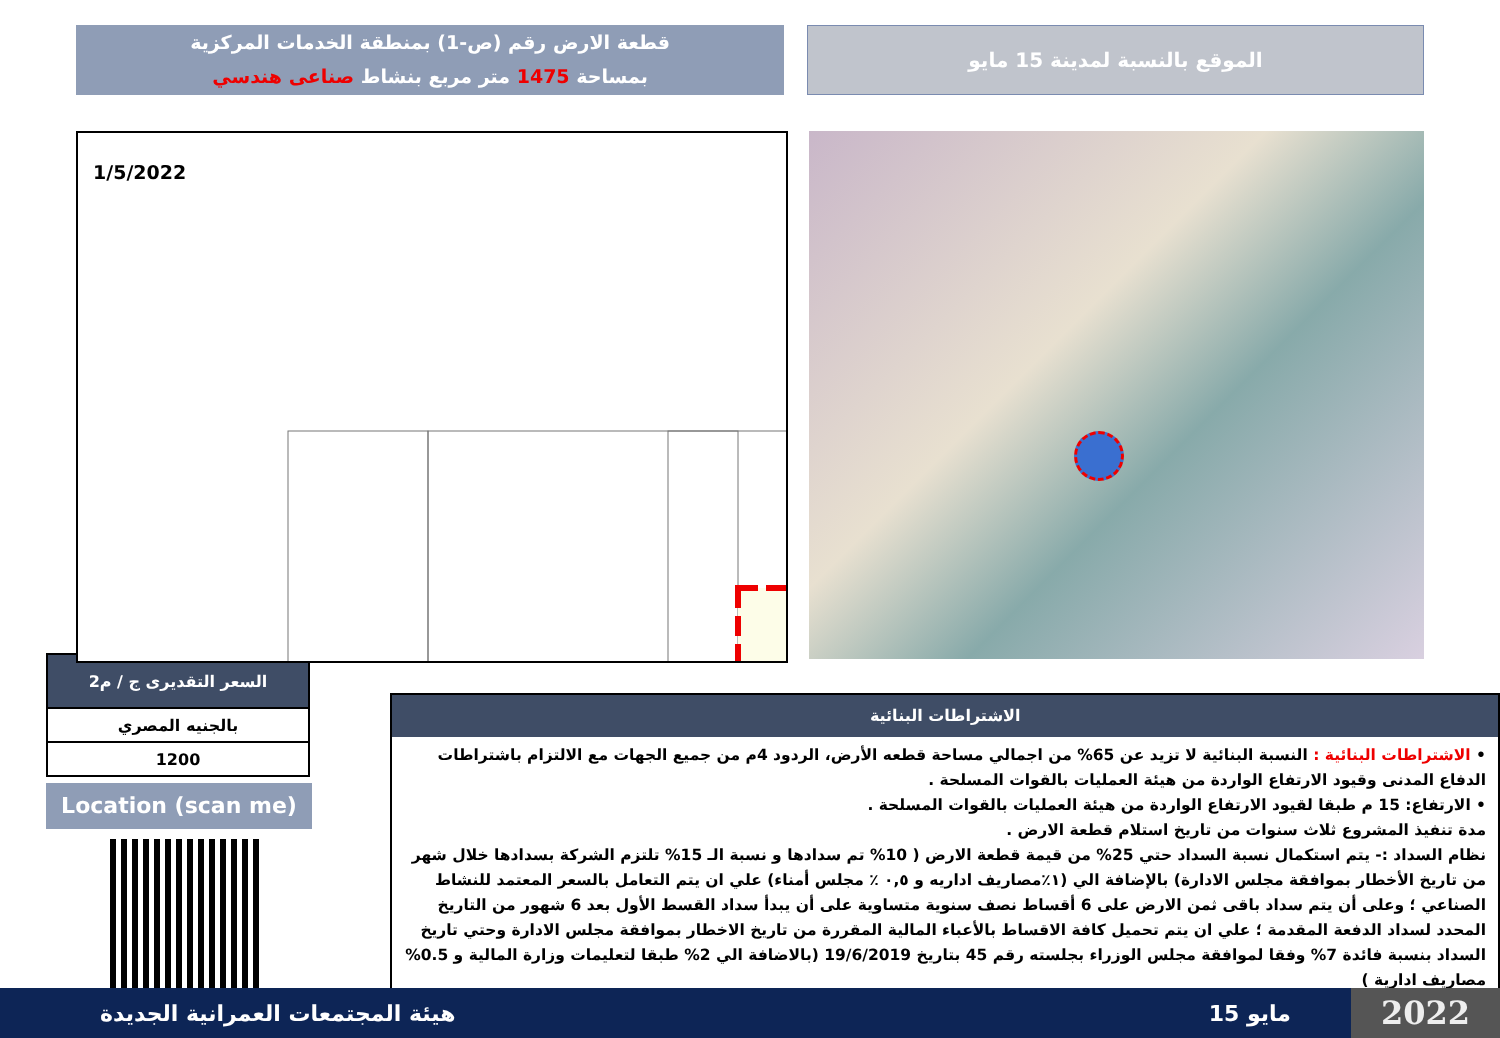الموقع بالنسبة لمدينة 15 مايو
قطعة الارض رقم (ص-1) بمنطقة الخدمات المركزية
بمساحة 1475 متر مربع بنشاط صناعى هندسي
1/5/2022
| السعر التقديرى ج / م2 |
| --- |
| بالجنيه المصري |
| 1200 |
Location (scan me)
الاشتراطات البنائية
• الاشتراطات البنائية : النسبة البنائية لا تزيد عن 65% من اجمالي مساحة قطعه الأرض، الردود 4م من جميع الجهات مع الالتزام باشتراطات الدفاع المدنى وقيود الارتفاع الواردة من هيئة العمليات بالقوات المسلحة .
• الارتفاع: 15 م طبقا لقيود الارتفاع الواردة من هيئة العمليات بالقوات المسلحة .
مدة تنفيذ المشروع ثلاث سنوات من تاريخ استلام قطعة الارض .
نظام السداد :- يتم استكمال نسبة السداد حتي 25% من قيمة قطعة الارض ( 10% تم سدادها و نسبة الـ 15% تلتزم الشركة بسدادها خلال شهر من تاريخ الأخطار بموافقة مجلس الادارة) بالإضافة الي (١٪مصاريف اداريه و ٠,٥ ٪ مجلس أمناء) علي ان يتم التعامل بالسعر المعتمد للنشاط الصناعي ؛ وعلى أن يتم سداد باقى ثمن الارض على 6 أقساط نصف سنوية متساوية على أن يبدأ سداد القسط الأول بعد 6 شهور من التاريخ المحدد لسداد الدفعة المقدمة ؛ علي ان يتم تحميل كافة الاقساط بالأعباء المالية المقررة من تاريخ الاخطار بموافقة مجلس الادارة وحتي تاريخ السداد بنسبة فائدة 7% وفقا لموافقة مجلس الوزراء بجلسته رقم 45 بتاريخ 19/6/2019 (بالاضافة الي 2% طبقا لتعليمات وزارة المالية و 0.5% مصاريف ادارية )
هيئة المجتمعات العمرانية الجديدة 15 مايو 2022